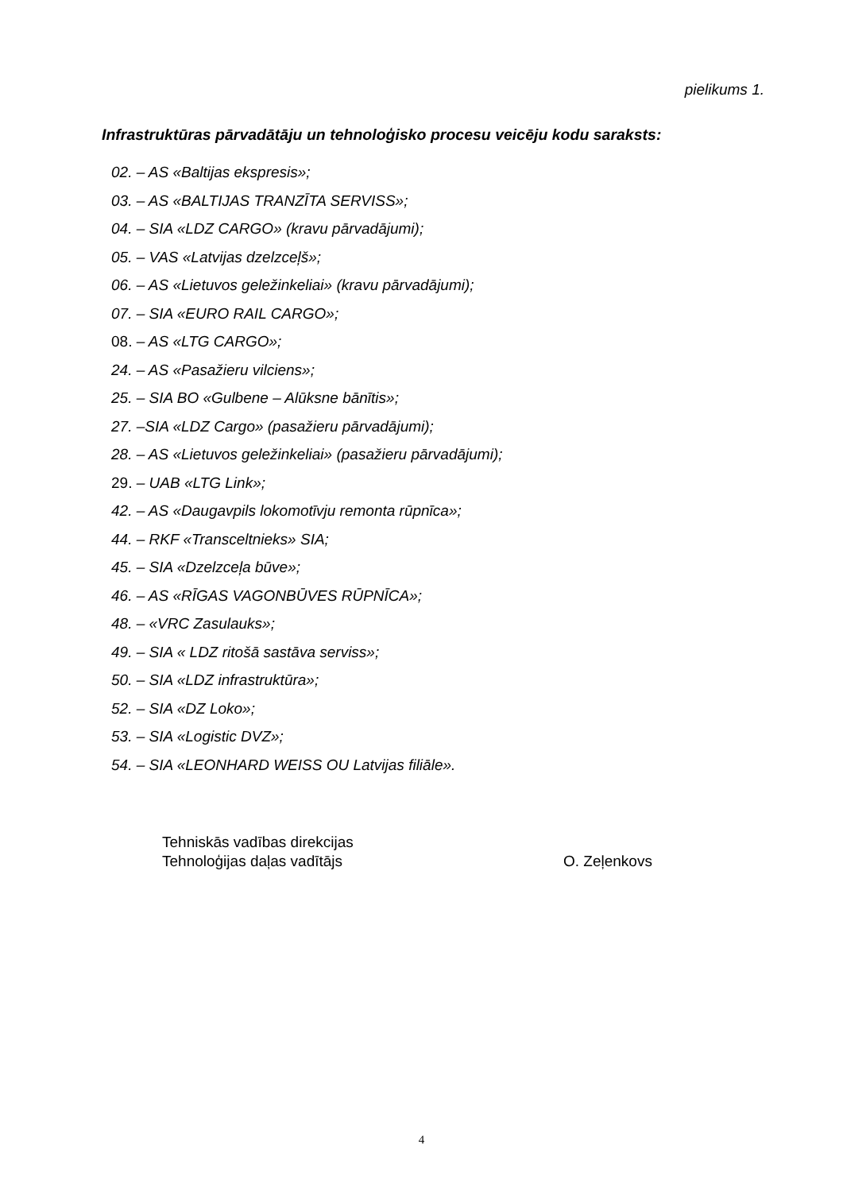pielikums 1.
Infrastruktūras pārvadātāju un tehnoloģisko procesu veicēju kodu saraksts:
02. – AS «Baltijas ekspresis»;
03. – AS «BALTIJAS TRANZĪTA SERVISS»;
04. – SIA «LDZ CARGO» (kravu pārvadājumi);
05. – VAS «Latvijas dzelzceļš»;
06. – AS «Lietuvos geležinkeliai» (kravu pārvadājumi);
07. – SIA «EURO RAIL CARGO»;
08. – AS «LTG CARGO»;
24. – AS «Pasažieru vilciens»;
25. – SIA BO «Gulbene – Alūksne bānītis»;
27. –SIA «LDZ Cargo» (pasažieru pārvadājumi);
28. – AS «Lietuvos geležinkeliai» (pasažieru pārvadājumi);
29. – UAB «LTG Link»;
42. – AS «Daugavpils lokomotīvju remonta rūpnīca»;
44. – RKF «Transceltnieks» SIA;
45. – SIA «Dzelzceļa būve»;
46. – AS «RĪGAS VAGONBŪVES RŪPNĪCA»;
48. – «VRC Zasulauks»;
49. – SIA « LDZ ritošā sastāva serviss»;
50. – SIA «LDZ infrastruktūra»;
52. – SIA «DZ Loko»;
53. – SIA «Logistic DVZ»;
54. – SIA «LEONHARD WEISS OU Latvijas filiāle».
Tehniskās vadības direkcijas
Tehnoloģijas daļas vadītājs
O. Zeļenkovs
4